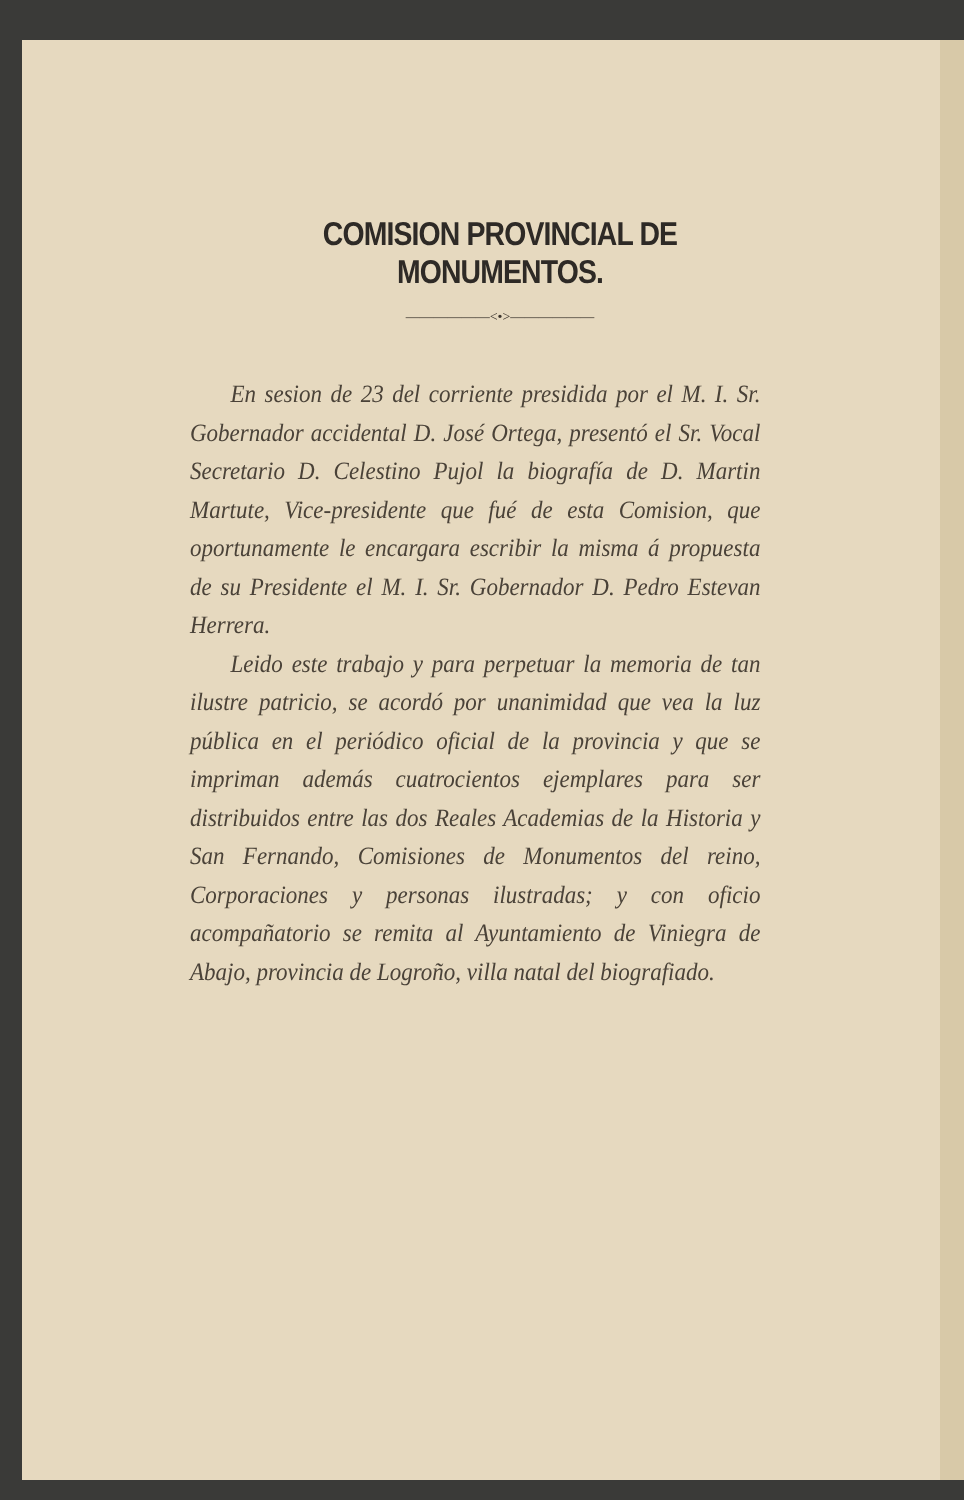COMISION PROVINCIAL DE MONUMENTOS.
——————<•>——————
En sesion de 23 del corriente presidida por el M. I. Sr. Gobernador accidental D. José Ortega, presentó el Sr. Vocal Secretario D. Celestino Pujol la biografía de D. Martin Martute, Vice-presidente que fué de esta Comision, que oportunamente le encargara escribir la misma á propuesta de su Presidente el M. I. Sr. Gobernador D. Pedro Estevan Herrera.
Leido este trabajo y para perpetuar la memoria de tan ilustre patricio, se acordó por unanimidad que vea la luz pública en el periódico oficial de la provincia y que se impriman además cuatrocientos ejemplares para ser distribuidos entre las dos Reales Academias de la Historia y San Fernando, Comisiones de Monumentos del reino, Corporaciones y personas ilustradas; y con oficio acompañatorio se remita al Ayuntamiento de Viniegra de Abajo, provincia de Logroño, villa natal del biografiado.